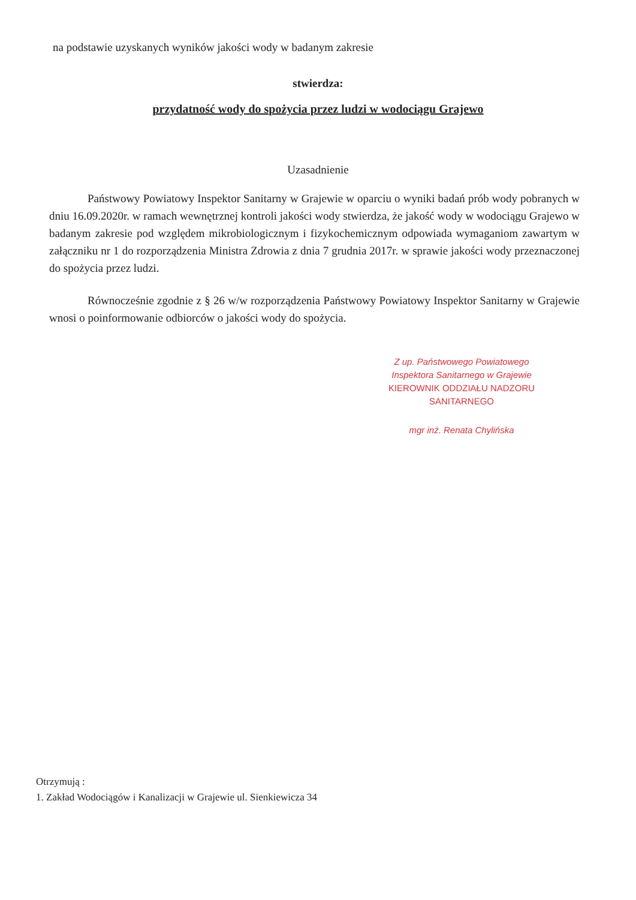na podstawie uzyskanych wyników jakości wody w badanym zakresie
stwierdza:
przydatność wody do spożycia przez ludzi w wodociągu Grajewo
Uzasadnienie
Państwowy Powiatowy Inspektor Sanitarny w Grajewie w oparciu o wyniki badań prób wody pobranych w dniu 16.09.2020r. w ramach wewnętrznej kontroli jakości wody stwierdza, że jakość wody w wodociągu Grajewo w badanym zakresie pod względem mikrobiologicznym i fizykochemicznym odpowiada wymaganiom zawartym w załączniku nr 1 do rozporządzenia Ministra Zdrowia z dnia 7 grudnia 2017r. w sprawie jakości wody przeznaczonej do spożycia przez ludzi.
Równocześnie zgodnie z § 26 w/w rozporządzenia Państwowy Powiatowy Inspektor Sanitarny w Grajewie wnosi o poinformowanie odbiorców o jakości wody do spożycia.
Z up. Państwowego Powiatowego
Inspektora Sanitarnego w Grajewie
KIEROWNIK ODDZIAŁU NADZORU SANITARNEGO
mgr inż. Renata Chylińska
Otrzymują :
1. Zakład Wodociągów i Kanalizacji w Grajewie ul. Sienkiewicza 34